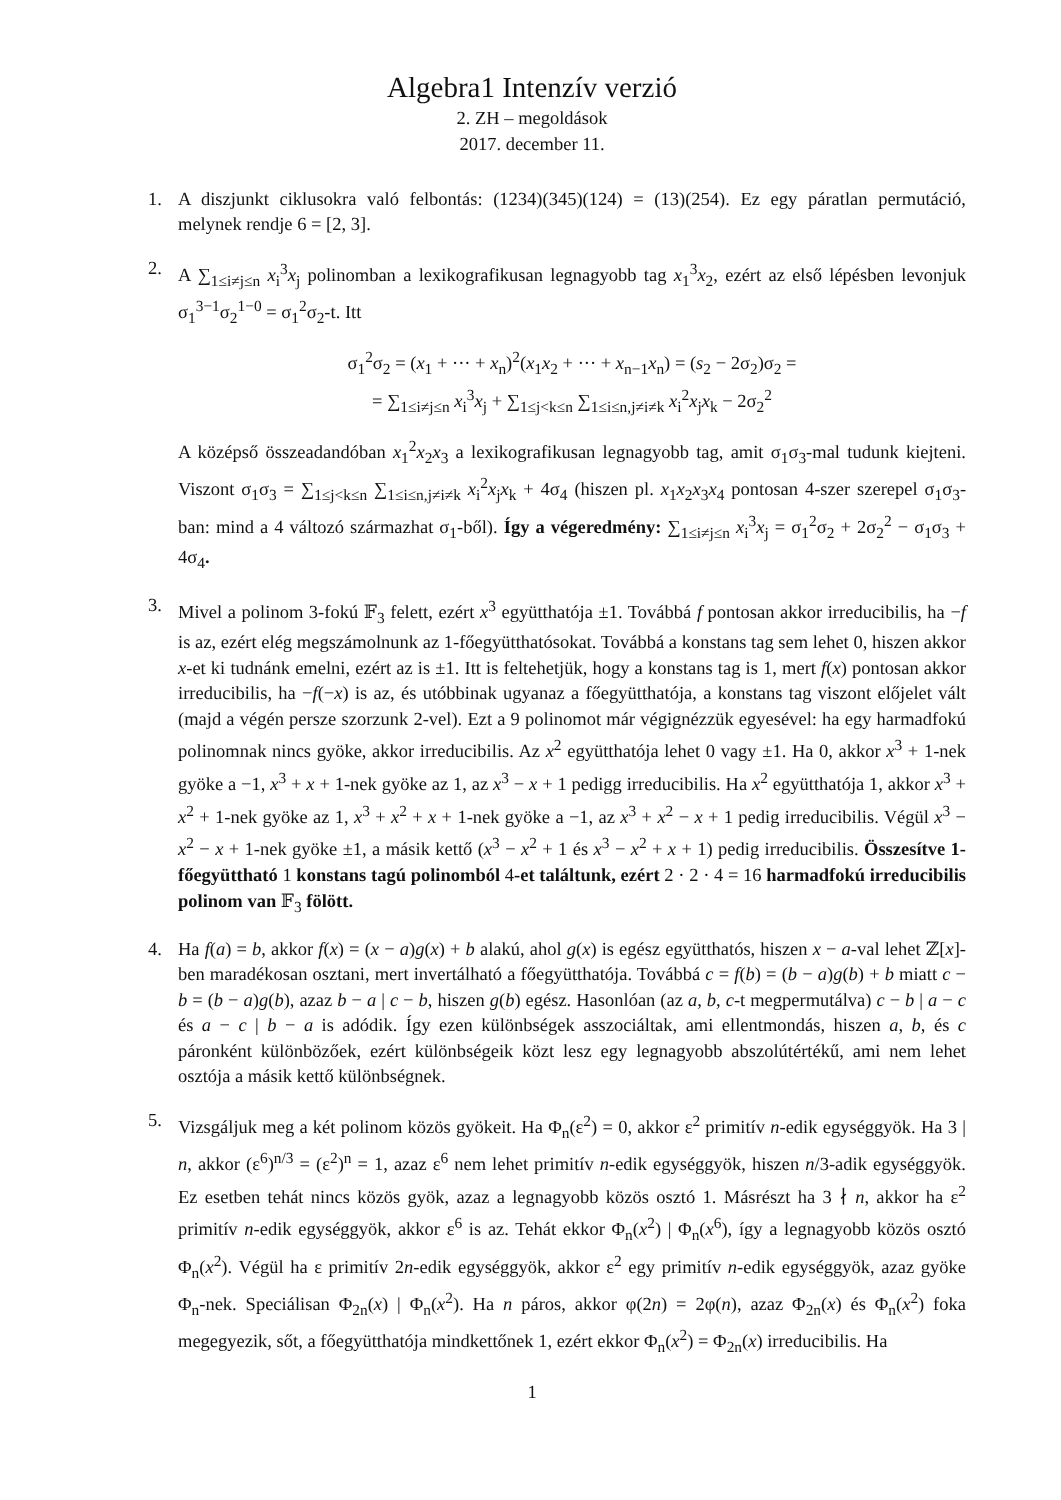Algebra1 Intenzív verzió
2. ZH – megoldások
2017. december 11.
1. A diszjunkt ciklusokra való felbontás: (1234)(345)(124) = (13)(254). Ez egy páratlan permutáció, melynek rendje 6 = [2, 3].
2. A ∑<sub>1≤i≠j≤n</sub> x<sub>i</sub><sup>3</sup>x<sub>j</sub> polinomban a lexikografikusan legnagyobb tag x<sub>1</sub><sup>3</sup>x<sub>2</sub>, ezért az első lépésben levonjuk σ<sub>1</sub><sup>3−1</sup>σ<sub>2</sub><sup>1−0</sup> = σ<sub>1</sub><sup>2</sup>σ<sub>2</sub>-t. Itt
σ<sub>1</sub><sup>2</sup>σ<sub>2</sub> = (x<sub>1</sub> + ··· + x<sub>n</sub>)<sup>2</sup>(x<sub>1</sub>x<sub>2</sub> + ··· + x<sub>n−1</sub>x<sub>n</sub>) = (s<sub>2</sub> − 2σ<sub>2</sub>)σ<sub>2</sub> =
= ∑<sub>1≤i≠j≤n</sub> x<sub>i</sub><sup>3</sup>x<sub>j</sub> + ∑<sub>1≤j<k≤n</sub> ∑<sub>1≤i≤n,j≠i≠k</sub> x<sub>i</sub><sup>2</sup>x<sub>j</sub>x<sub>k</sub> − 2σ<sub>2</sub><sup>2</sup>
A középső összeadandóban x<sub>1</sub><sup>2</sup>x<sub>2</sub>x<sub>3</sub> a lexikografikusan legnagyobb tag, amit σ<sub>1</sub>σ<sub>3</sub>-mal tudunk kiejteni. Viszont σ<sub>1</sub>σ<sub>3</sub> = ∑<sub>1≤j<k≤n</sub> ∑<sub>1≤i≤n,j≠i≠k</sub> x<sub>i</sub><sup>2</sup>x<sub>j</sub>x<sub>k</sub> + 4σ<sub>4</sub> (hiszen pl. x<sub>1</sub>x<sub>2</sub>x<sub>3</sub>x<sub>4</sub> pontosan 4-szer szerepel σ<sub>1</sub>σ<sub>3</sub>-ban: mind a 4 változó származhat σ<sub>1</sub>-ből). Így a végeredmény: ∑<sub>1≤i≠j≤n</sub> x<sub>i</sub><sup>3</sup>x<sub>j</sub> = σ<sub>1</sub><sup>2</sup>σ<sub>2</sub> + 2σ<sub>2</sub><sup>2</sup> − σ<sub>1</sub>σ<sub>3</sub> + 4σ<sub>4</sub>.
3. Mivel a polinom 3-fokú 𝔽<sub>3</sub> felett, ezért x<sup>3</sup> együtthatója ±1. Továbbá f pontosan akkor irreducibilis, ha −f is az, ezért elég megszámolnunk az 1-főegyütthatósokat. Továbbá a konstans tag sem lehet 0, hiszen akkor x-et ki tudnánk emelni, ezért az is ±1. Itt is feltehetjük, hogy a konstans tag is 1, mert f(x) pontosan akkor irreducibilis, ha −f(−x) is az, és utóbbinak ugyanaz a főegyütthatója, a konstans tag viszont előjelet vált (majd a végén persze szorzunk 2-vel). Ezt a 9 polinomot már végignézzük egyesével: ha egy harmadfokú polinomnak nincs gyöke, akkor irreducibilis. Az x<sup>2</sup> együtthatója lehet 0 vagy ±1. Ha 0, akkor x<sup>3</sup> + 1-nek gyöke a −1, x<sup>3</sup> + x + 1-nek gyöke az 1, az x<sup>3</sup> − x + 1 pedigg irreducibilis. Ha x<sup>2</sup> együtthatója 1, akkor x<sup>3</sup> + x<sup>2</sup> + 1-nek gyöke az 1, x<sup>3</sup> + x<sup>2</sup> + x + 1-nek gyöke a −1, az x<sup>3</sup> + x<sup>2</sup> − x + 1 pedig irreducibilis. Végül x<sup>3</sup> − x<sup>2</sup> − x + 1-nek gyöke ±1, a másik kettő (x<sup>3</sup> − x<sup>2</sup> + 1 és x<sup>3</sup> − x<sup>2</sup> + x + 1) pedig irreducibilis. Összesítve 1-főegyüttható 1 konstans tagú polinomból 4-et találtunk, ezért 2 · 2 · 4 = 16 harmadfokú irreducibilis polinom van 𝔽<sub>3</sub> fölött.
4. Ha f(a) = b, akkor f(x) = (x − a)g(x) + b alakú, ahol g(x) is egész együtthatós, hiszen x − a-val lehet ℤ[x]-ben maradékosan osztani, mert invertálható a főegyütthatója. Továbbá c = f(b) = (b − a)g(b) + b miatt c − b = (b − a)g(b), azaz b − a | c − b, hiszen g(b) egész. Hasonlóan (az a, b, c-t megpermutálva) c − b | a − c és a − c | b − a is adódik. Így ezen különbségek asszociáltak, ami ellentmondás, hiszen a, b, és c páronként különbözőek, ezért különbségeik közt lesz egy legnagyobb abszolútértékű, ami nem lehet osztója a másik kettő különbségnek.
5. Vizsgáljuk meg a két polinom közös gyökeit. Ha Φ<sub>n</sub>(ε<sup>2</sup>) = 0, akkor ε<sup>2</sup> primitív n-edik egységgyök. Ha 3 | n, akkor (ε<sup>6</sup>)<sup>n/3</sup> = (ε<sup>2</sup>)<sup>n</sup> = 1, azaz ε<sup>6</sup> nem lehet primitív n-edik egységgyök, hiszen n/3-adik egységgyök. Ez esetben tehát nincs közös gyök, azaz a legnagyobb közös osztó 1. Másrészt ha 3 ∤ n, akkor ha ε<sup>2</sup> primitív n-edik egységgyök, akkor ε<sup>6</sup> is az. Tehát ekkor Φ<sub>n</sub>(x<sup>2</sup>) | Φ<sub>n</sub>(x<sup>6</sup>), így a legnagyobb közös osztó Φ<sub>n</sub>(x<sup>2</sup>). Végül ha ε primitív 2n-edik egységgyök, akkor ε<sup>2</sup> egy primitív n-edik egységgyök, azaz gyöke Φ<sub>n</sub>-nek. Speciálisan Φ<sub>2n</sub>(x) | Φ<sub>n</sub>(x<sup>2</sup>). Ha n páros, akkor φ(2n) = 2φ(n), azaz Φ<sub>2n</sub>(x) és Φ<sub>n</sub>(x<sup>2</sup>) foka megegyezik, sőt, a főegyütthatója mindkettőnek 1, ezért ekkor Φ<sub>n</sub>(x<sup>2</sup>) = Φ<sub>2n</sub>(x) irreducibilis. Ha
1